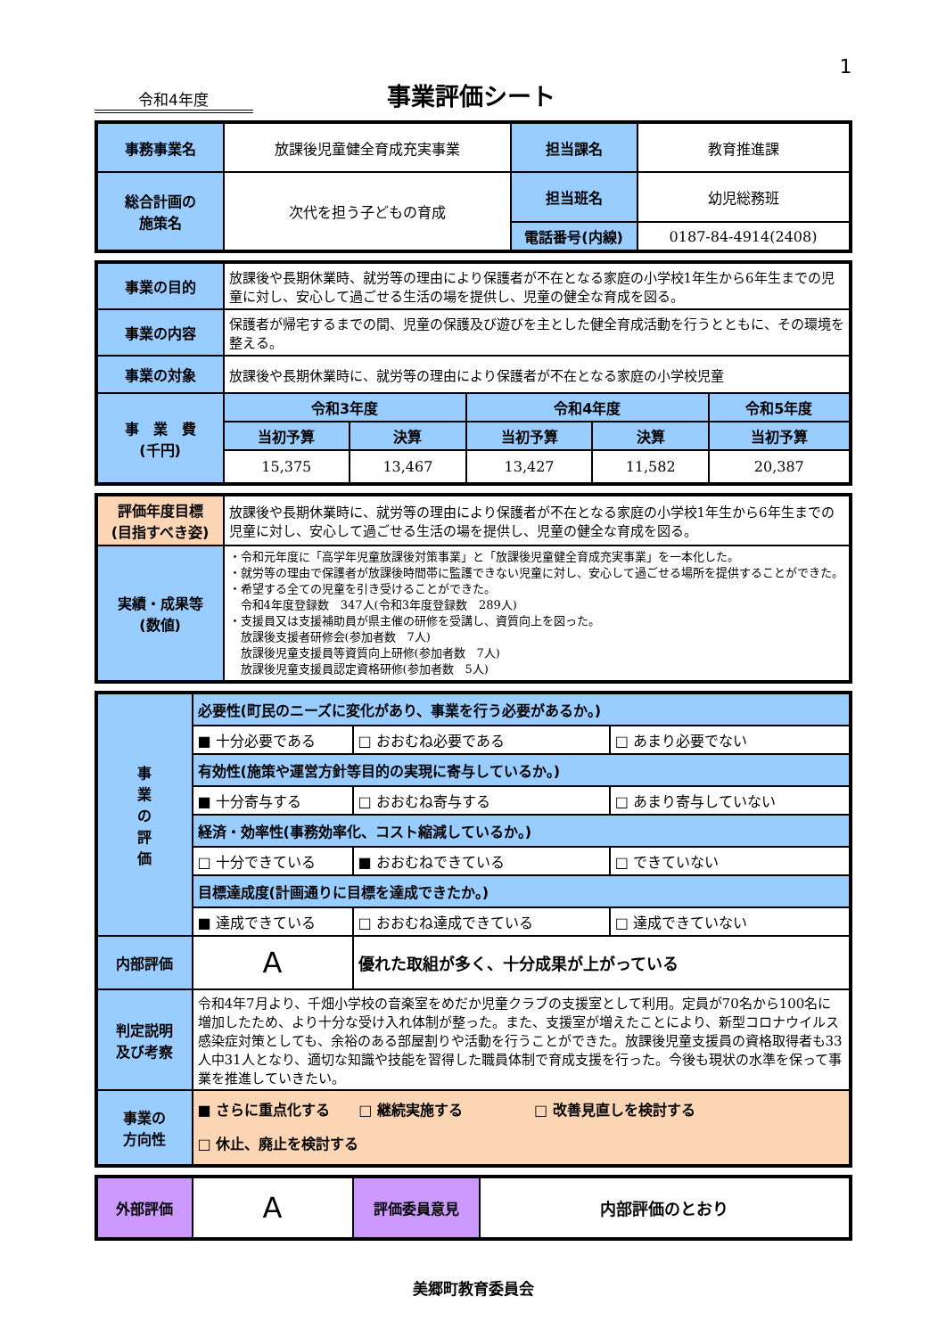1
令和4年度
事業評価シート
| 事務事業名 | 放課後児童健全育成充実事業 | 担当課名 | 教育推進課 |
| 総合計画の 施策名 | 次代を担う子どもの育成 | 担当班名 | 幼児総務班 |
| | | 電話番号(内線) | 0187-84-4914(2408) |
| 事業の目的 | 放課後や長期休業時、就労等の理由により保護者が不在となる家庭の小学校1年生から6年生までの児童に対し、安心して過ごせる生活の場を提供し、児童の健全な育成を図る。 | | | | |
| 事業の内容 | 保護者が帰宅するまでの間、児童の保護及び遊びを主とした健全育成活動を行うとともに、その環境を整える。 | | | | |
| 事業の対象 | 放課後や長期休業時に、就労等の理由により保護者が不在となる家庭の小学校児童 | | | | |
| 事 業 費 (千円) | 令和3年度 | | 令和4年度 | | 令和5年度 |
| | 当初予算 | 決算 | 当初予算 | 決算 | 当初予算 |
| | 15,375 | 13,467 | 13,427 | 11,582 | 20,387 |
| 評価年度目標 (目指すべき姿) | 放課後や長期休業時に、就労等の理由により保護者が不在となる家庭の小学校1年生から6年生までの児童に対し、安心して過ごせる生活の場を提供し、児童の健全な育成を図る。 |
| 実績・成果等 (数値) | ・令和元年度に「高学年児童放課後対策事業」と「放課後児童健全育成充実事業」を一本化した。 ・就労等の理由で保護者が放課後時間帯に監護できない児童に対し、安心して過ごせる場所を提供することができた。 ・希望する全ての児童を引き受けることができた。 令和4年度登録数 347人(令和3年度登録数 289人) ・支援員又は支援補助員が県主催の研修を受講し、資質向上を図った。 放課後支援者研修会(参加者数 7人) 放課後児童支援員等資質向上研修(参加者数 7人) 放課後児童支援員認定資格研修(参加者数 5人) |
| 事 業 の 評 価 | 必要性(町民のニーズに変化があり、事業を行う必要があるか。) | | | |
| | ■ 十分必要である | | □ おおむね必要である | □ あまり必要でない |
| | 有効性(施策や運営方針等目的の実現に寄与しているか。) | | | |
| | ■ 十分寄与する | | □ おおむね寄与する | □ あまり寄与していない |
| | 経済・効率性(事務効率化、コスト縮減しているか。) | | | |
| | □ 十分できている | | ■ おおむねできている | □ できていない |
| | 目標達成度(計画通りに目標を達成できたか。) | | | |
| | ■ 達成できている | | □ おおむね達成できている | □ 達成できていない |
| 内部評価 | A | 優れた取組が多く、十分成果が上がっている | | |
| 判定説明 及び考察 | 令和4年7月より、千畑小学校の音楽室をめだか児童クラブの支援室として利用。定員が70名から100名に増加したため、より十分な受け入れ体制が整った。また、支援室が増えたことにより、新型コロナウイルス感染症対策としても、余裕のある部屋割りや活動を行うことができた。放課後児童支援員の資格取得者も33人中31人となり、適切な知識や技能を習得した職員体制で育成支援を行った。今後も現状の水準を保って事業を推進していきたい。 | | | |
| 事業の 方向性 | ■ さらに重点化する □ 継続実施する □ 改善見直しを検討する □ 休止、廃止を検討する | | | |
| 外部評価 | A | 評価委員意見 | 内部評価のとおり |
美郷町教育委員会